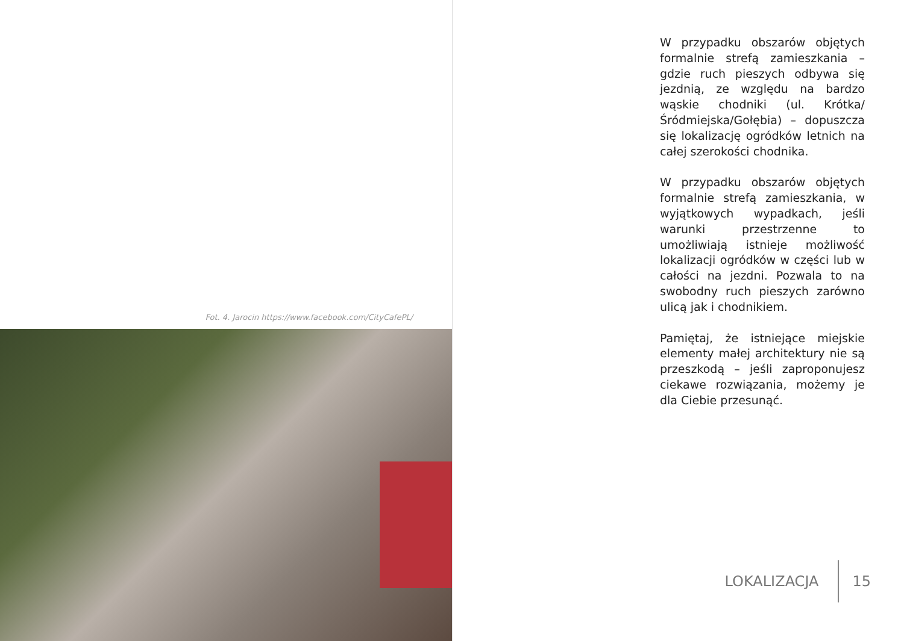Fot. 4. Jarocin https://www.facebook.com/CityCafePL/
W przypadku obszarów objętych formalnie strefą zamieszkania – gdzie ruch pieszych odbywa się jezdnią, ze względu na bardzo wąskie chodniki (ul. Krótka/Śródmiejska/Gołębia) – dopuszcza się lokalizację ogródków letnich na całej szerokości chodnika.
W przypadku obszarów objętych formalnie strefą zamieszkania, w wyjątkowych wypadkach, jeśli warunki przestrzenne to umożliwiają istnieje możliwość lokalizacji ogródków w części lub w całości na jezdni. Pozwala to na swobodny ruch pieszych zarówno ulicą jak i chodnikiem.
Pamiętaj, że istniejące miejskie elementy małej architektury nie są przeszkodą – jeśli zaproponujesz ciekawe rozwiązania, możemy je dla Ciebie przesunąć.
LOKALIZACJA 15